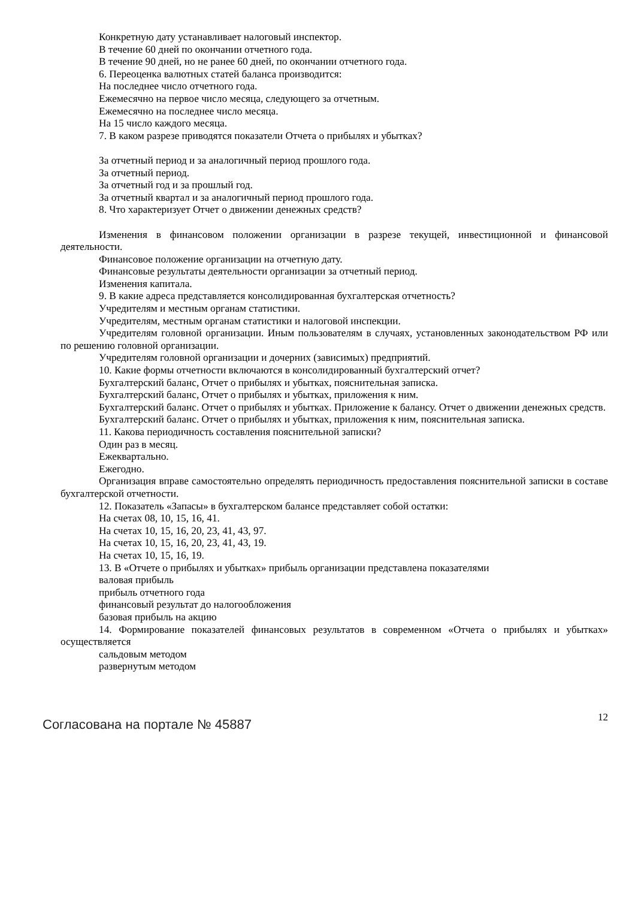Конкретную дату устанавливает налоговый инспектор.
В течение 60 дней по окончании отчетного года.
В течение 90 дней, но не ранее 60 дней, по окончании отчетного года.
6. Переоценка валютных статей баланса производится:
На последнее число отчетного года.
Ежемесячно на первое число месяца, следующего за отчетным.
Ежемесячно на последнее число месяца.
На 15 число каждого месяца.
7. В каком разрезе приводятся показатели Отчета о прибылях и убытках?
За отчетный период и за аналогичный период прошлого года.
За отчетный период.
За отчетный год и за прошлый год.
За отчетный квартал и за аналогичный период прошлого года.
8. Что характеризует Отчет о движении денежных средств?
Изменения в финансовом положении организации в разрезе текущей, инвестиционной и финансовой деятельности.
Финансовое положение организации на отчетную дату.
Финансовые результаты деятельности организации за отчетный период.
Изменения капитала.
9. В какие адреса представляется консолидированная бухгалтерская отчетность?
Учредителям и местным органам статистики.
Учредителям, местным органам статистики и налоговой инспекции.
Учредителям головной организации. Иным пользователям в случаях, установленных законодательством РФ или по решению головной организации.
Учредителям головной организации и дочерних (зависимых) предприятий.
10. Какие формы отчетности включаются в консолидированный бухгалтерский отчет?
Бухгалтерский баланс, Отчет о прибылях и убытках, пояснительная записка.
Бухгалтерский баланс, Отчет о прибылях и убытках, приложения к ним.
Бухгалтерский баланс. Отчет о прибылях и убытках. Приложение к балансу. Отчет о движении денежных средств.
Бухгалтерский баланс. Отчет о прибылях и убытках, приложения к ним, пояснительная записка.
11. Какова периодичность составления пояснительной записки?
Один раз в месяц.
Ежеквартально.
Ежегодно.
Организация вправе самостоятельно определять периодичность предоставления пояснительной записки в составе бухгалтерской отчетности.
12. Показатель «Запасы» в бухгалтерском балансе представляет собой остатки:
На счетах 08, 10, 15, 16, 41.
На счетах 10, 15, 16, 20, 23, 41, 43, 97.
На счетах 10, 15, 16, 20, 23, 41, 43, 19.
На счетах 10, 15, 16, 19.
13. В «Отчете о прибылях и убытках» прибыль организации представлена показателями
валовая прибыль
прибыль отчетного года
финансовый результат до налогообложения
базовая прибыль на акцию
14. Формирование показателей финансовых результатов в современном «Отчета о прибылях и убытках» осуществляется
сальдовым методом
развернутым методом
Согласована на портале № 45887 12